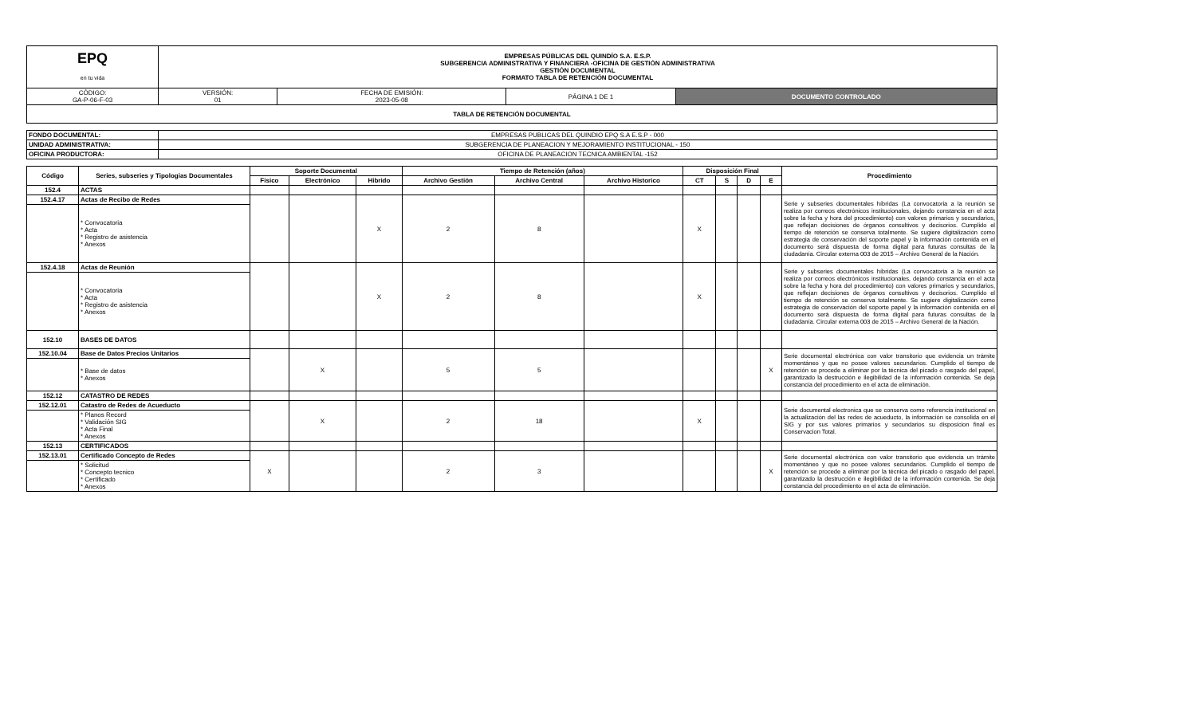| EPQ en tu vida | EMPRESAS PÚBLICAS DEL QUINDÍO S.A. E.S.P. SUBGERENCIA ADMINISTRATIVA Y FINANCIERA -OFICINA DE GESTIÓN ADMINISTRATIVA GESTIÓN DOCUMENTAL FORMATO TABLA DE RETENCIÓN DOCUMENTAL | | | |
| CÓDIGO: GA-P-06-F-03 | VERSIÓN: 01 | FECHA DE EMISIÓN: 2023-05-08 | PÁGINA 1 DE 1 | DOCUMENTO CONTROLADO |
| TABLA DE RETENCIÓN DOCUMENTAL | | | | |
| FONDO DOCUMENTAL: | EMPRESAS PUBLICAS DEL QUINDIO EPQ S.A E.S.P - 000 |
| UNIDAD ADMINISTRATIVA: | SUBGERENCIA DE PLANEACION Y MEJORAMIENTO INSTITUCIONAL - 150 |
| OFICINA PRODUCTORA: | OFICINA DE PLANEACION TECNICA AMBIENTAL -152 |
| Código | Series, subseries y Tipologias Documentales | Soporte Documental | | | Tiempo de Retención (años) | | | Disposición Final | | | | Procedimiento |
| --- | --- | --- | --- | --- | --- | --- | --- | --- | --- | --- | --- | --- |
| | | Fisico | Electrónico | Hibrido | Archivo Gestión | Archivo Central | Archivo Historico | CT | S | D | E | |
| 152.4 | ACTAS | | | | | | | | | | | |
| 152.4.17 | Actas de Recibo de Redes | | | X | 2 | 8 | | X | | | | Serie y subseries documentales híbridas (La convocatoria a la reunión se realiza por correos electrónicos institucionales, dejando constancia en el acta sobre la fecha y hora del procedimiento) con valores primarios y secundarios, que reflejan decisiones de órganos consultivos y decisorios. Cumplido el tiempo de retención se conserva totalmente. Se sugiere digitalización como estrategia de conservación del soporte papel y la información contenida en el documento será dispuesta de forma digital para futuras consultas de la ciudadanía. Circular externa 003 de 2015 – Archivo General de la Nación. |
| | * Convocatoria * Acta * Registro de asistencia * Anexos | | | | | | | | | | | |
| 152.4.18 | Actas de Reunión | | | X | 2 | 8 | | X | | | | Serie y subseries documentales híbridas (La convocatoria a la reunión se realiza por correos electrónicos institucionales, dejando constancia en el acta sobre la fecha y hora del procedimiento) con valores primarios y secundarios, que reflejan decisiones de órganos consultivos y decisorios. Cumplido el tiempo de retención se conserva totalmente. Se sugiere digitalización como estrategia de conservación del soporte papel y la información contenida en el documento será dispuesta de forma digital para futuras consultas de la ciudadanía. Circular externa 003 de 2015 – Archivo General de la Nación. |
| | * Convocatoria * Acta * Registro de asistencia * Anexos | | | | | | | | | | | |
| 152.10 | BASES DE DATOS | | | | | | | | | | | |
| 152.10.04 | Base de Datos Precios Unitarios | | X | | 5 | 5 | | | | | X | Serie documental electrónica con valor transitorio que evidencia un trámite momentáneo y que no posee valores secundarios. Cumplido el tiempo de retención se procede a eliminar por la técnica del picado o rasgado del papel, garantizado la destrucción e ilegibilidad de la información contenida. Se deja constancia del procedimiento en el acta de eliminación. |
| | * Base de datos * Anexos | | | | | | | | | | | |
| 152.12 | CATASTRO DE REDES | | | | | | | | | | | |
| 152.12.01 | Catastro de Redes de Acueducto | | X | | 2 | 18 | | X | | | | Serie documental electronica que se conserva como referencia institucional en la actualización del las redes de acueducto, la información se consolida en el SIG y por sus valores primarios y secundarios su disposicion final es Conservacion Total. |
| | * Planos Record * Validación SIG * Acta Final * Anexos | | | | | | | | | | | |
| 152.13 | CERTIFICADOS | | | | | | | | | | | |
| 152.13.01 | Certificado Concepto de Redes | X | | | 2 | 3 | | | | | X | Serie documental electrónica con valor transitorio que evidencia un trámite momentáneo y que no posee valores secundarios. Cumplido el tiempo de retención se procede a eliminar por la técnica del picado o rasgado del papel, garantizado la destrucción e ilegibilidad de la información contenida. Se deja constancia del procedimiento en el acta de eliminación. |
| | * Solicitud * Concepto tecnico * Certificado * Anexos | | | | | | | | | | | |